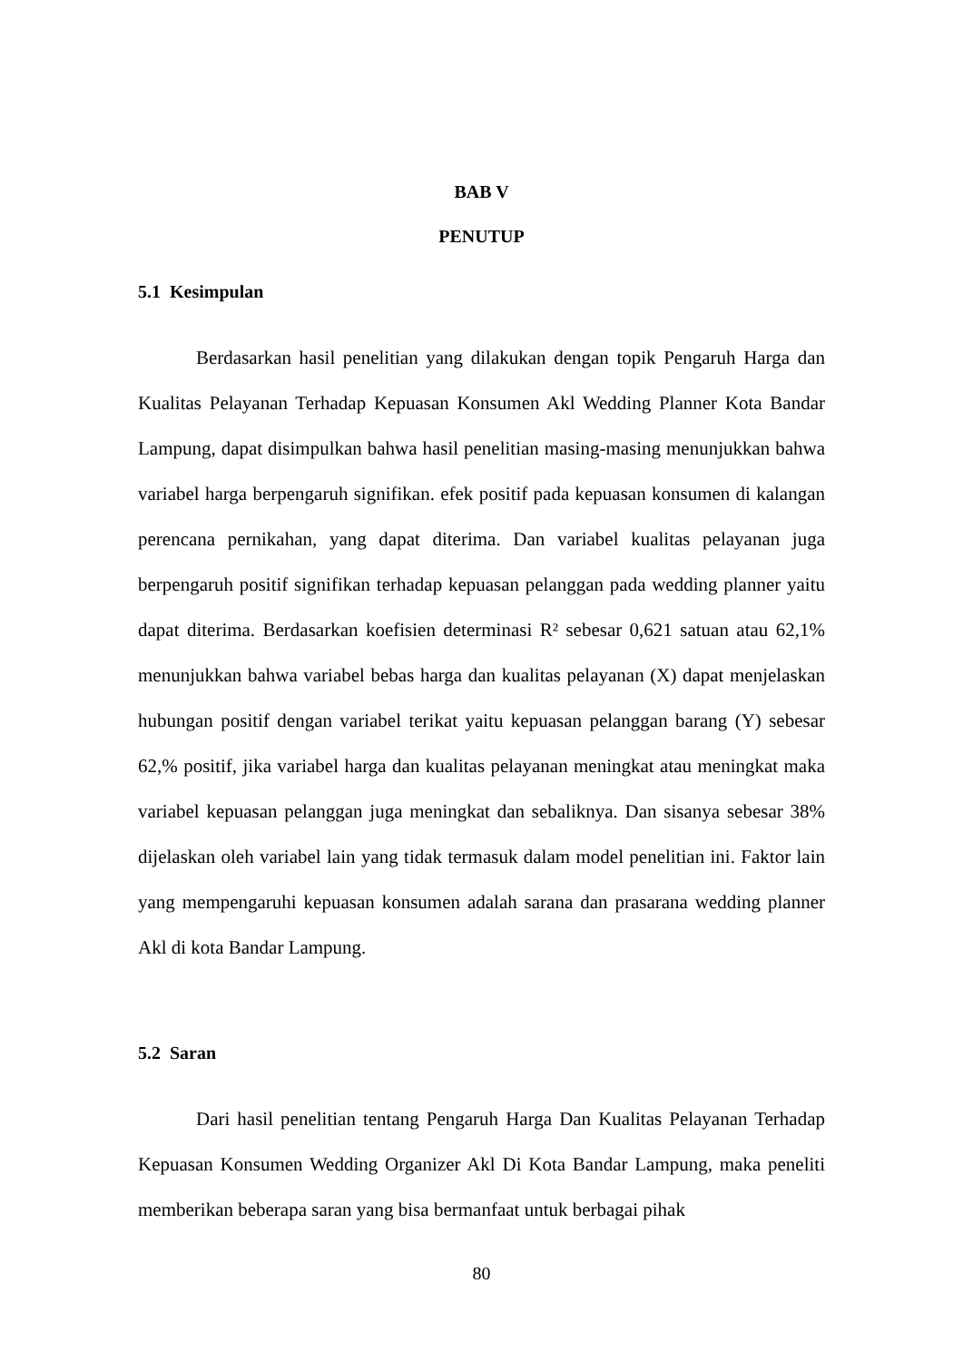BAB V
PENUTUP
5.1 Kesimpulan
Berdasarkan hasil penelitian yang dilakukan dengan topik Pengaruh Harga dan Kualitas Pelayanan Terhadap Kepuasan Konsumen Akl Wedding Planner Kota Bandar Lampung, dapat disimpulkan bahwa hasil penelitian masing-masing menunjukkan bahwa variabel harga berpengaruh signifikan. efek positif pada kepuasan konsumen di kalangan perencana pernikahan, yang dapat diterima. Dan variabel kualitas pelayanan juga berpengaruh positif signifikan terhadap kepuasan pelanggan pada wedding planner yaitu dapat diterima. Berdasarkan koefisien determinasi R² sebesar 0,621 satuan atau 62,1% menunjukkan bahwa variabel bebas harga dan kualitas pelayanan (X) dapat menjelaskan hubungan positif dengan variabel terikat yaitu kepuasan pelanggan barang (Y) sebesar 62,% positif, jika variabel harga dan kualitas pelayanan meningkat atau meningkat maka variabel kepuasan pelanggan juga meningkat dan sebaliknya. Dan sisanya sebesar 38% dijelaskan oleh variabel lain yang tidak termasuk dalam model penelitian ini. Faktor lain yang mempengaruhi kepuasan konsumen adalah sarana dan prasarana wedding planner Akl di kota Bandar Lampung.
5.2 Saran
Dari hasil penelitian tentang Pengaruh Harga Dan Kualitas Pelayanan Terhadap Kepuasan Konsumen Wedding Organizer Akl Di Kota Bandar Lampung, maka peneliti memberikan beberapa saran yang bisa bermanfaat untuk berbagai pihak
80